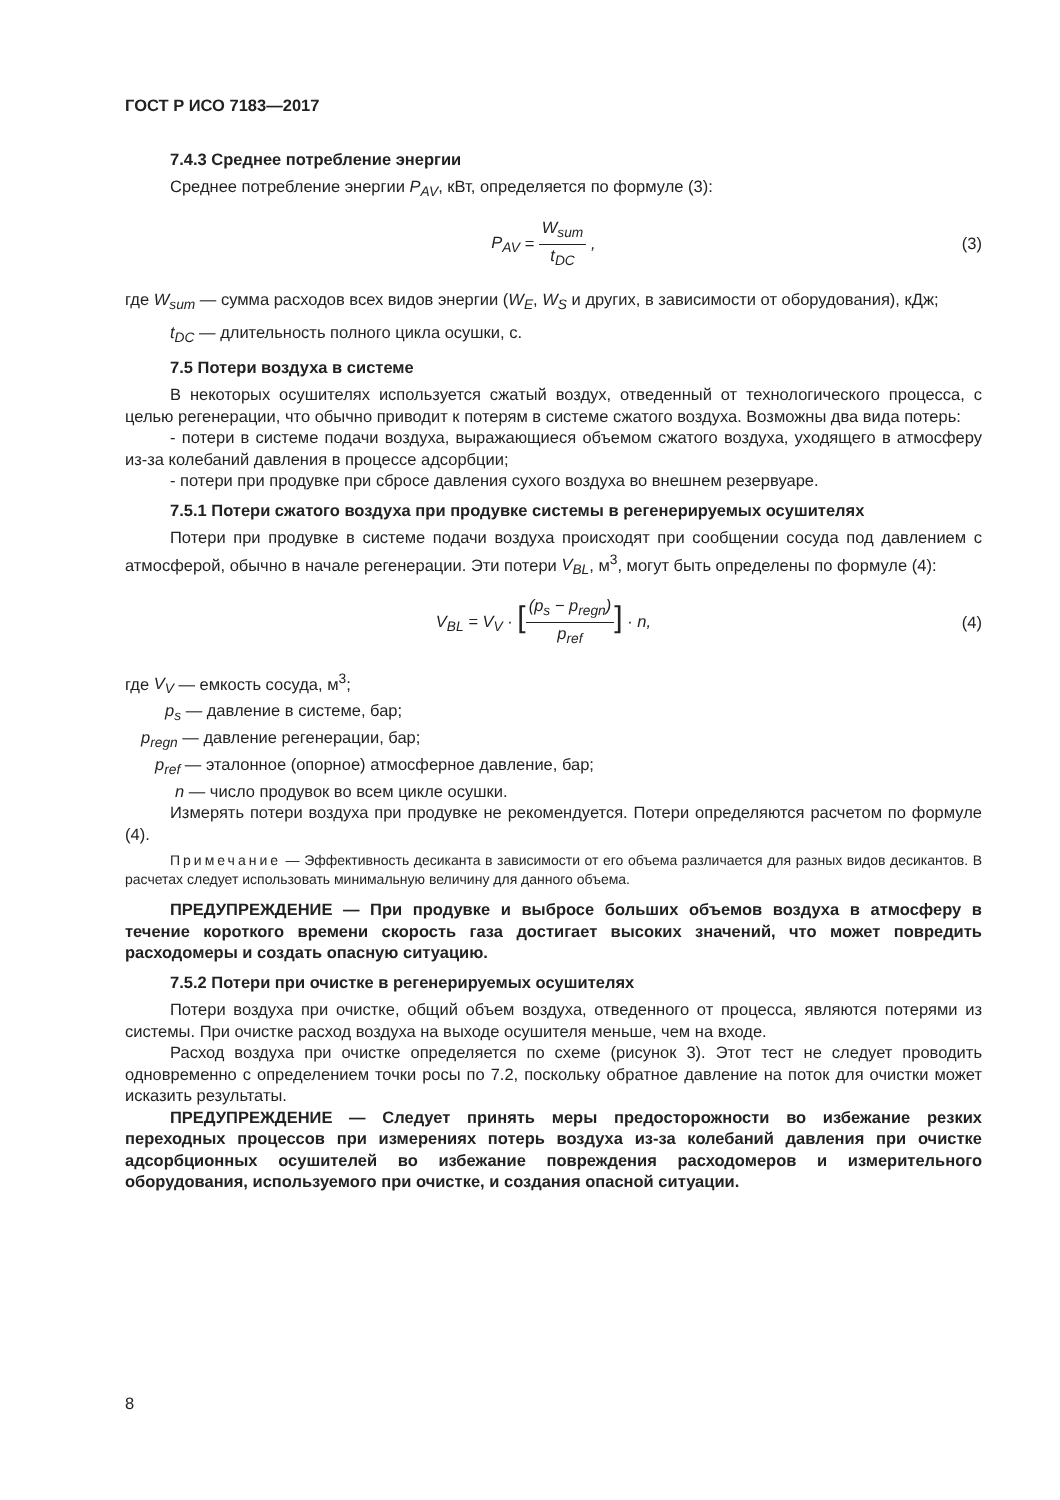ГОСТ Р ИСО 7183—2017
7.4.3 Среднее потребление энергии
Среднее потребление энергии P<sub>AV</sub>, кВт, определяется по формуле (3):
P<sub>AV</sub> = W<sub>sum</sub> t<sub>DC</sub> , (3)
где W<sub>sum</sub> — сумма расходов всех видов энергии (W<sub>E</sub>, W<sub>S</sub> и других, в зависимости от оборудования), кДж;
t<sub>DC</sub> — длительность полного цикла осушки, с.
7.5 Потери воздуха в системе
В некоторых осушителях используется сжатый воздух, отведенный от технологического процесса, с целью регенерации, что обычно приводит к потерям в системе сжатого воздуха. Возможны два вида потерь:
- потери в системе подачи воздуха, выражающиеся объемом сжатого воздуха, уходящего в атмосферу из-за колебаний давления в процессе адсорбции;
- потери при продувке при сбросе давления сухого воздуха во внешнем резервуаре.
7.5.1 Потери сжатого воздуха при продувке системы в регенерируемых осушителях
Потери при продувке в системе подачи воздуха происходят при сообщении сосуда под давлением с атмосферой, обычно в начале регенерации. Эти потери V<sub>BL</sub>, м<sup>3</sup>, могут быть определены по формуле (4):
V<sub>BL</sub> = V<sub>V</sub> · [(p<sub>s</sub> − p<sub>regn</sub>) p<sub>ref</sub>] · n,
(4)
где V<sub>V</sub> — емкость сосуда, м<sup>3</sup>;
p<sub>s</sub> — давление в системе, бар;
p<sub>regn</sub> — давление регенерации, бар;
p<sub>ref</sub> — эталонное (опорное) атмосферное давление, бар;
n — число продувок во всем цикле осушки.
Измерять потери воздуха при продувке не рекомендуется. Потери определяются расчетом по формуле (4).
Примечание — Эффективность десиканта в зависимости от его объема различается для разных видов десикантов. В расчетах следует использовать минимальную величину для данного объема.
ПРЕДУПРЕЖДЕНИЕ — При продувке и выбросе больших объемов воздуха в атмосферу в течение короткого времени скорость газа достигает высоких значений, что может повредить расходомеры и создать опасную ситуацию.
7.5.2 Потери при очистке в регенерируемых осушителях
Потери воздуха при очистке, общий объем воздуха, отведенного от процесса, являются потерями из системы. При очистке расход воздуха на выходе осушителя меньше, чем на входе.
Расход воздуха при очистке определяется по схеме (рисунок 3). Этот тест не следует проводить одновременно с определением точки росы по 7.2, поскольку обратное давление на поток для очистки может исказить результаты.
ПРЕДУПРЕЖДЕНИЕ — Следует принять меры предосторожности во избежание резких переходных процессов при измерениях потерь воздуха из-за колебаний давления при очистке адсорбционных осушителей во избежание повреждения расходомеров и измерительного оборудования, используемого при очистке, и создания опасной ситуации.
8